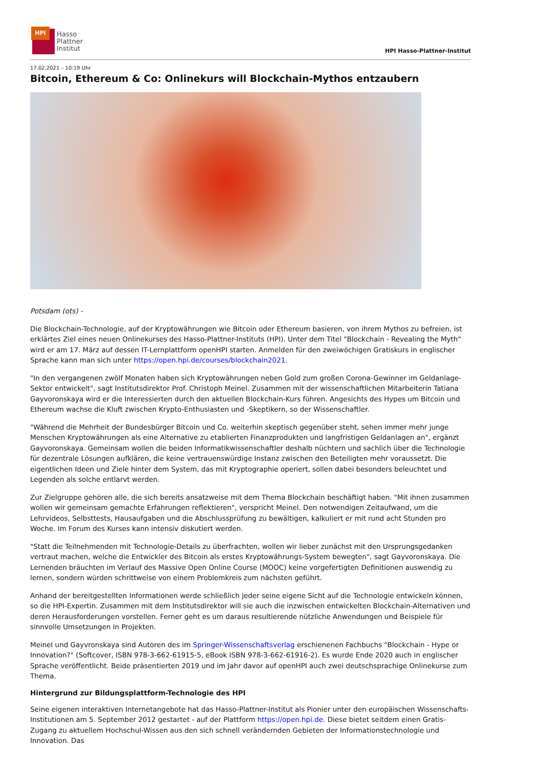HPI
Hasso
Plattner
Institut
HPI Hasso-Plattner-Institut
17.02.2021 – 10:19 Uhr
Bitcoin, Ethereum & Co: Onlinekurs will Blockchain-Mythos entzaubern
Potsdam (ots) -
Die Blockchain-Technologie, auf der Kryptowährungen wie Bitcoin oder Ethereum basieren, von ihrem Mythos zu befreien, ist erklärtes Ziel eines neuen Onlinekurses des Hasso-Plattner-Instituts (HPI). Unter dem Titel "Blockchain - Revealing the Myth" wird er am 17. März auf dessen IT-Lernplattform openHPI starten. Anmelden für den zweiwöchigen Gratiskurs in englischer Sprache kann man sich unter https://open.hpi.de/courses/blockchain2021.
"In den vergangenen zwölf Monaten haben sich Kryptowährungen neben Gold zum großen Corona-Gewinner im Geldanlage-Sektor entwickelt", sagt Institutsdirektor Prof. Christoph Meinel. Zusammen mit der wissenschaftlichen Mitarbeiterin Tatiana Gayvoronskaya wird er die Interessierten durch den aktuellen Blockchain-Kurs führen. Angesichts des Hypes um Bitcoin und Ethereum wachse die Kluft zwischen Krypto-Enthusiasten und -Skeptikern, so der Wissenschaftler.
"Während die Mehrheit der Bundesbürger Bitcoin und Co. weiterhin skeptisch gegenüber steht, sehen immer mehr junge Menschen Kryptowährungen als eine Alternative zu etablierten Finanzprodukten und langfristigen Geldanlagen an", ergänzt Gayvoronskaya. Gemeinsam wollen die beiden Informatikwissenschaftler deshalb nüchtern und sachlich über die Technologie für dezentrale Lösungen aufklären, die keine vertrauenswürdige Instanz zwischen den Beteiligten mehr voraussetzt. Die eigentlichen Ideen und Ziele hinter dem System, das mit Kryptographie operiert, sollen dabei besonders beleuchtet und Legenden als solche entlarvt werden.
Zur Zielgruppe gehören alle, die sich bereits ansatzweise mit dem Thema Blockchain beschäftigt haben. "Mit ihnen zusammen wollen wir gemeinsam gemachte Erfahrungen reflektieren", verspricht Meinel. Den notwendigen Zeitaufwand, um die Lehrvideos, Selbsttests, Hausaufgaben und die Abschlussprüfung zu bewältigen, kalkuliert er mit rund acht Stunden pro Woche. Im Forum des Kurses kann intensiv diskutiert werden.
"Statt die Teilnehmenden mit Technologie-Details zu überfrachten, wollen wir lieber zunächst mit den Ursprungsgedanken vertraut machen, welche die Entwickler des Bitcoin als erstes Kryptowährungs-System bewegten", sagt Gayvoronskaya. Die Lernenden bräuchten im Verlauf des Massive Open Online Course (MOOC) keine vorgefertigten Definitionen auswendig zu lernen, sondern würden schrittweise von einem Problemkreis zum nächsten geführt.
Anhand der bereitgestellten Informationen werde schließlich jeder seine eigene Sicht auf die Technologie entwickeln können, so die HPI-Expertin. Zusammen mit dem Institutsdirektor will sie auch die inzwischen entwickelten Blockchain-Alternativen und deren Herausforderungen vorstellen. Ferner geht es um daraus resultierende nützliche Anwendungen und Beispiele für sinnvolle Umsetzungen in Projekten.
Meinel und Gayvronskaya sind Autoren des im Springer-Wissenschaftsverlag erschienenen Fachbuchs "Blockchain - Hype or Innovation?" (Softcover, ISBN 978-3-662-61915-5, eBook ISBN 978-3-662-61916-2). Es wurde Ende 2020 auch in englischer Sprache veröffentlicht. Beide präsentierten 2019 und im Jahr davor auf openHPI auch zwei deutschsprachige Onlinekurse zum Thema.
Hintergrund zur Bildungsplattform-Technologie des HPI
Seine eigenen interaktiven Internetangebote hat das Hasso-Plattner-Institut als Pionier unter den europäischen Wissenschafts-Institutionen am 5. September 2012 gestartet - auf der Plattform https://open.hpi.de. Diese bietet seitdem einen Gratis-Zugang zu aktuellem Hochschul-Wissen aus den sich schnell verändernden Gebieten der Informationstechnologie und Innovation. Das